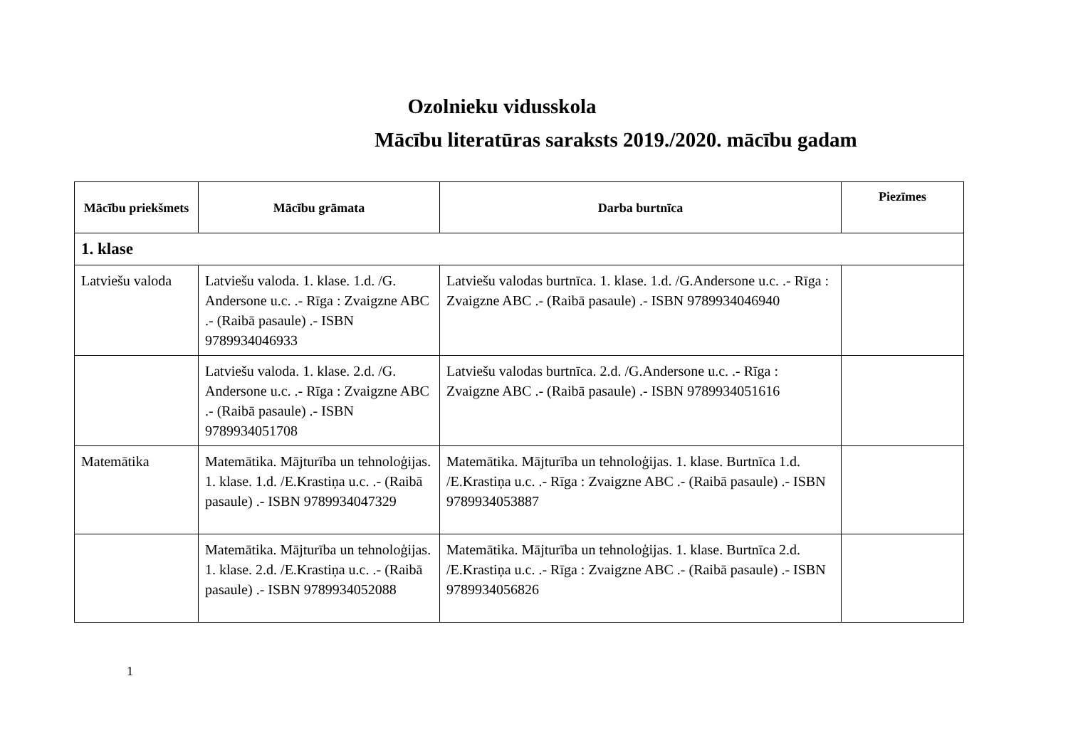Ozolnieku vidusskola
Mācību literatūras saraksts 2019./2020. mācību gadam
| Mācību priekšmets | Mācību grāmata | Darba burtnīca | Piezīmes |
| --- | --- | --- | --- |
| 1. klase | | | |
| Latviešu valoda | Latviešu valoda. 1. klase. 1.d. /G. Andersone u.c. .- Rīga : Zvaigzne ABC .- (Raibā pasaule) .- ISBN 9789934046933 | Latviešu valodas burtnīca. 1. klase. 1.d. /G.Andersone u.c. .- Rīga : Zvaigzne ABC .- (Raibā pasaule) .- ISBN 9789934046940 | |
| | Latviešu valoda. 1. klase. 2.d. /G. Andersone u.c. .- Rīga : Zvaigzne ABC .- (Raibā pasaule) .- ISBN 9789934051708 | Latviešu valodas burtnīca. 2.d. /G.Andersone u.c. .- Rīga : Zvaigzne ABC .- (Raibā pasaule) .- ISBN 9789934051616 | |
| Matemātika | Matemātika. Mājturība un tehnoloģijas. 1. klase. 1.d. /E.Krastiņa u.c. .- (Raibā pasaule) .- ISBN 9789934047329 | Matemātika. Mājturība un tehnoloģijas. 1. klase. Burtnīca 1.d. /E.Krastiņa u.c. .- Rīga : Zvaigzne ABC .- (Raibā pasaule) .- ISBN 9789934053887 | |
| | Matemātika. Mājturība un tehnoloģijas. 1. klase. 2.d. /E.Krastiņa u.c. .- (Raibā pasaule) .- ISBN 9789934052088 | Matemātika. Mājturība un tehnoloģijas. 1. klase. Burtnīca 2.d. /E.Krastiņa u.c. .- Rīga : Zvaigzne ABC .- (Raibā pasaule) .- ISBN 9789934056826 | |
1